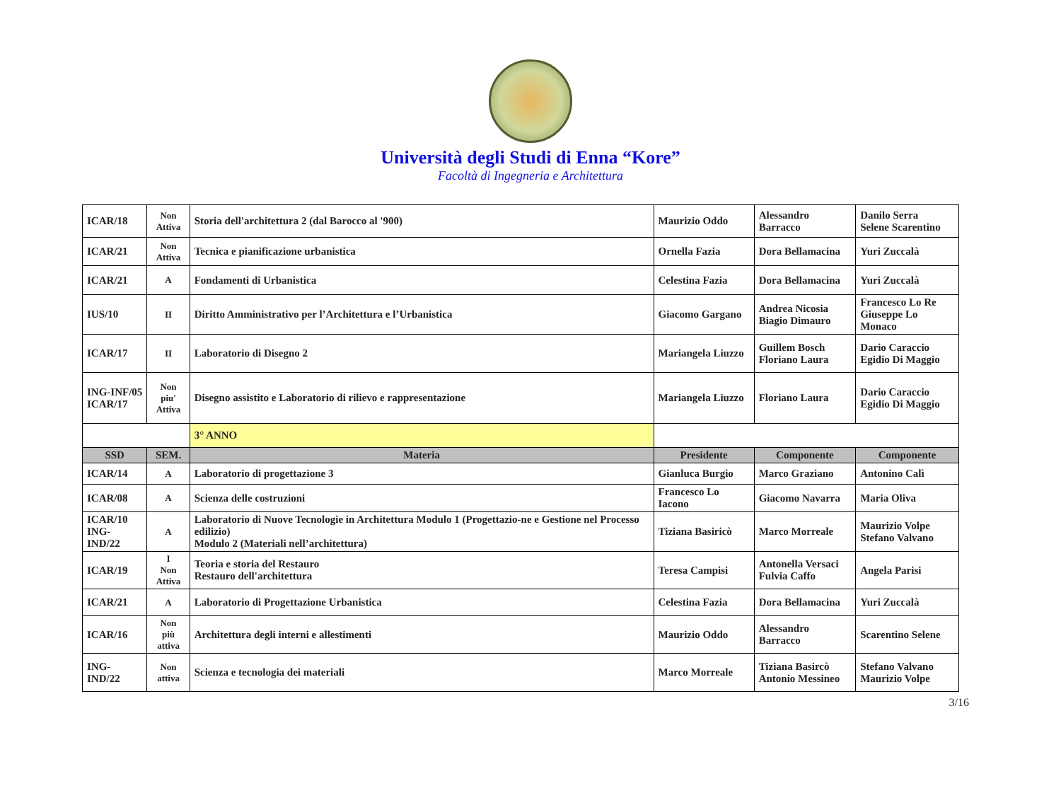Università degli Studi di Enna “Kore”
Facoltà di Ingegneria e Architettura
| ICAR/18 | Non Attiva | Storia dell'architettura 2 (dal Barocco al '900) | Maurizio Oddo | Alessandro Barracco | Danilo Serra Selene Scarentino |
| ICAR/21 | Non Attiva | Tecnica e pianificazione urbanistica | Ornella Fazia | Dora Bellamacina | Yuri Zuccalà |
| ICAR/21 | A | Fondamenti di Urbanistica | Celestina Fazia | Dora Bellamacina | Yuri Zuccalà |
| IUS/10 | II | Diritto Amministrativo per l’Architettura e l’Urbanistica | Giacomo Gargano | Andrea Nicosia Biagio Dimauro | Francesco Lo Re Giuseppe Lo Monaco |
| ICAR/17 | II | Laboratorio di Disegno 2 | Mariangela Liuzzo | Guillem Bosch Floriano Laura | Dario Caraccio Egidio Di Maggio |
| ING-INF/05 ICAR/17 | Non piu' Attiva | Disegno assistito e Laboratorio di rilievo e rappresentazione | Mariangela Liuzzo | Floriano Laura | Dario Caraccio Egidio Di Maggio |
| | | 3° ANNO | | | |
| SSD | SEM. | Materia | Presidente | Componente | Componente |
| ICAR/14 | A | Laboratorio di progettazione 3 | Gianluca Burgio | Marco Graziano | Antonino Calì |
| ICAR/08 | A | Scienza delle costruzioni | Francesco Lo Iacono | Giacomo Navarra | Maria Oliva |
| ICAR/10 ING-IND/22 | A | Laboratorio di Nuove Tecnologie in Architettura Modulo 1 (Progettazio-ne e Gestione nel Processo edilizio) Modulo 2 (Materiali nell’architettura) | Tiziana Basiricò | Marco Morreale | Maurizio Volpe Stefano Valvano |
| ICAR/19 | I Non Attiva | Teoria e storia del Restauro Restauro dell'architettura | Teresa Campisi | Antonella Versaci Fulvia Caffo | Angela Parisi |
| ICAR/21 | A | Laboratorio di Progettazione Urbanistica | Celestina Fazia | Dora Bellamacina | Yuri Zuccalà |
| ICAR/16 | Non più attiva | Architettura degli interni e allestimenti | Maurizio Oddo | Alessandro Barracco | Scarentino Selene |
| ING-IND/22 | Non attiva | Scienza e tecnologia dei materiali | Marco Morreale | Tiziana Basircò Antonio Messineo | Stefano Valvano Maurizio Volpe |
3/16